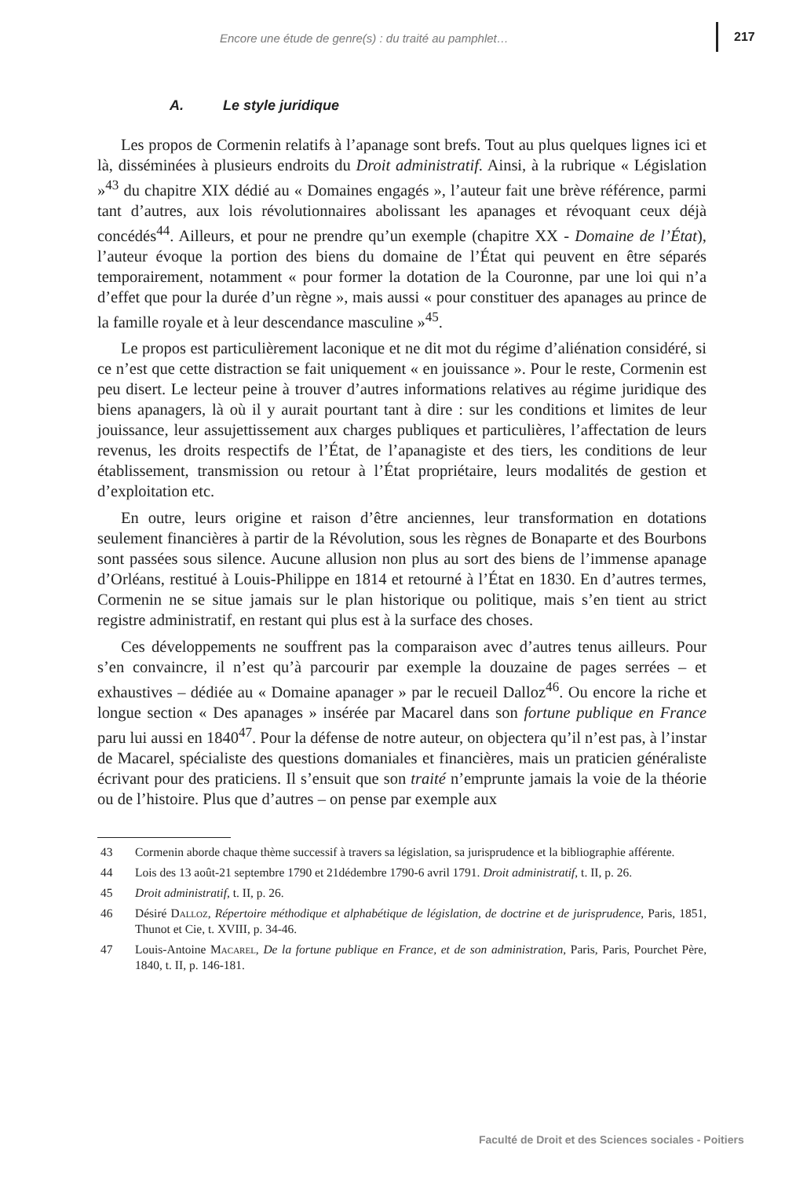Encore une étude de genre(s) : du traité au pamphlet… 217
A. Le style juridique
Les propos de Cormenin relatifs à l’apanage sont brefs. Tout au plus quelques lignes ici et là, disséminées à plusieurs endroits du Droit administratif. Ainsi, à la rubrique « Législation »<sup>43</sup> du chapitre XIX dédié au « Domaines engagés », l’auteur fait une brève référence, parmi tant d’autres, aux lois révolutionnaires abolissant les apanages et révoquant ceux déjà concédés<sup>44</sup>. Ailleurs, et pour ne prendre qu’un exemple (chapitre XX - Domaine de l’État), l’auteur évoque la portion des biens du domaine de l’État qui peuvent en être séparés temporairement, notamment « pour former la dotation de la Couronne, par une loi qui n’a d’effet que pour la durée d’un règne », mais aussi « pour constituer des apanages au prince de la famille royale et à leur descendance masculine »<sup>45</sup>.
Le propos est particulièrement laconique et ne dit mot du régime d’aliénation considéré, si ce n’est que cette distraction se fait uniquement « en jouissance ». Pour le reste, Cormenin est peu disert. Le lecteur peine à trouver d’autres informations relatives au régime juridique des biens apanagers, là où il y aurait pourtant tant à dire : sur les conditions et limites de leur jouissance, leur assujettissement aux charges publiques et particulières, l’affectation de leurs revenus, les droits respectifs de l’État, de l’apanagiste et des tiers, les conditions de leur établissement, transmission ou retour à l’État propriétaire, leurs modalités de gestion et d’exploitation etc.
En outre, leurs origine et raison d’être anciennes, leur transformation en dotations seulement financières à partir de la Révolution, sous les règnes de Bonaparte et des Bourbons sont passées sous silence. Aucune allusion non plus au sort des biens de l’immense apanage d’Orléans, restitué à Louis-Philippe en 1814 et retourné à l’État en 1830. En d’autres termes, Cormenin ne se situe jamais sur le plan historique ou politique, mais s’en tient au strict registre administratif, en restant qui plus est à la surface des choses.
Ces développements ne souffrent pas la comparaison avec d’autres tenus ailleurs. Pour s’en convaincre, il n’est qu’à parcourir par exemple la douzaine de pages serrées – et exhaustives – dédiée au « Domaine apanager » par le recueil Dalloz<sup>46</sup>. Ou encore la riche et longue section « Des apanages » insérée par Macarel dans son fortune publique en France paru lui aussi en 1840<sup>47</sup>. Pour la défense de notre auteur, on objectera qu’il n’est pas, à l’instar de Macarel, spécialiste des questions domaniales et financières, mais un praticien généraliste écrivant pour des praticiens. Il s’ensuit que son traité n’emprunte jamais la voie de la théorie ou de l’histoire. Plus que d’autres – on pense par exemple aux
43 Cormenin aborde chaque thème successif à travers sa législation, sa jurisprudence et la bibliographie afférente.
44 Lois des 13 août-21 septembre 1790 et 21dédembre 1790-6 avril 1791. Droit administratif, t. II, p. 26.
45 Droit administratif, t. II, p. 26.
46 Désiré Dalloz, Répertoire méthodique et alphabétique de législation, de doctrine et de jurisprudence, Paris, 1851, Thunot et Cie, t. XVIII, p. 34-46.
47 Louis-Antoine Macarel, De la fortune publique en France, et de son administration, Paris, Paris, Pourchet Père, 1840, t. II, p. 146-181.
Faculté de Droit et des Sciences sociales - Poitiers